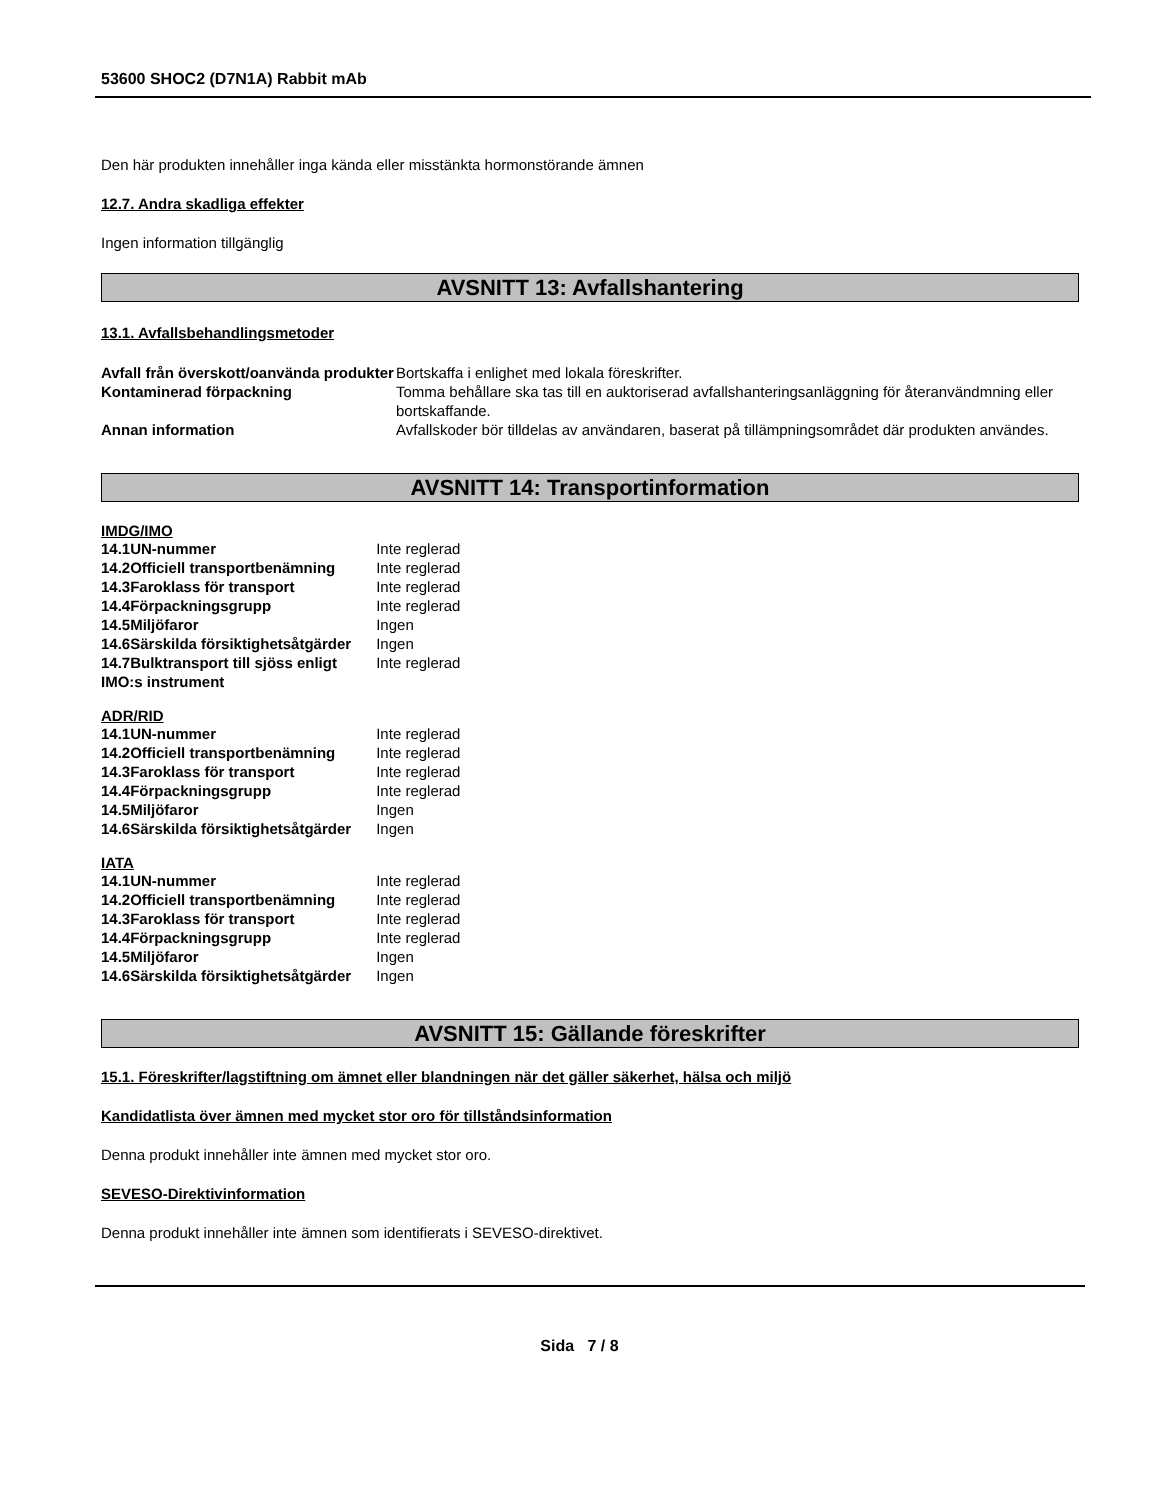53600 SHOC2 (D7N1A) Rabbit mAb
Den här produkten innehåller inga kända eller misstänkta hormonstörande ämnen
12.7. Andra skadliga effekter
Ingen information tillgänglig
AVSNITT 13: Avfallshantering
13.1. Avfallsbehandlingsmetoder
| Avfall från överskott/oanvända produkter | Bortskaffa i enlighet med lokala föreskrifter. |
| Kontaminerad förpackning | Tomma behållare ska tas till en auktoriserad avfallshanteringsanläggning för återanvändmning eller bortskaffande. |
| Annan information | Avfallskoder bör tilldelas av användaren, baserat på tillämpningsområdet där produkten användes. |
AVSNITT 14: Transportinformation
IMDG/IMO
| 14.1 | UN-nummer | Inte reglerad |
| 14.2 | Officiell transportbenämning | Inte reglerad |
| 14.3 | Faroklass för transport | Inte reglerad |
| 14.4 | Förpackningsgrupp | Inte reglerad |
| 14.5 | Miljöfaror | Ingen |
| 14.6 | Särskilda försiktighetsåtgärder | Ingen |
| 14.7 | Bulktransport till sjöss enligt | Inte reglerad |
| IMO:s instrument | | |
ADR/RID
| 14.1 | UN-nummer | Inte reglerad |
| 14.2 | Officiell transportbenämning | Inte reglerad |
| 14.3 | Faroklass för transport | Inte reglerad |
| 14.4 | Förpackningsgrupp | Inte reglerad |
| 14.5 | Miljöfaror | Ingen |
| 14.6 | Särskilda försiktighetsåtgärder | Ingen |
IATA
| 14.1 | UN-nummer | Inte reglerad |
| 14.2 | Officiell transportbenämning | Inte reglerad |
| 14.3 | Faroklass för transport | Inte reglerad |
| 14.4 | Förpackningsgrupp | Inte reglerad |
| 14.5 | Miljöfaror | Ingen |
| 14.6 | Särskilda försiktighetsåtgärder | Ingen |
AVSNITT 15: Gällande föreskrifter
15.1. Föreskrifter/lagstiftning om ämnet eller blandningen när det gäller säkerhet, hälsa och miljö
Kandidatlista över ämnen med mycket stor oro för tillståndsinformation
Denna produkt innehåller inte ämnen med mycket stor oro.
SEVESO-Direktivinformation
Denna produkt innehåller inte ämnen som identifierats i SEVESO-direktivet.
Sida 7 / 8